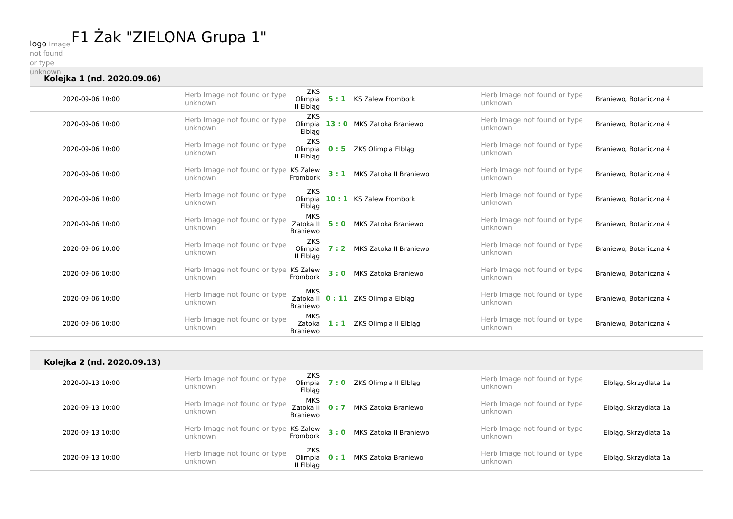logo Image not found or type unknown
F1 Żak "ZIELONA Grupa 1"
Kolejka 1 (nd. 2020.09.06)
| 2020-09-06 10:00 | Herb Image not found or type unknown | ZKS Olimpia II Elbląg | 5 : 1 | KS Zalew Frombork | Herb Image not found or type unknown | Braniewo, Botaniczna 4 |
| 2020-09-06 10:00 | Herb Image not found or type unknown | ZKS Olimpia Elbląg | 13 : 0 | MKS Zatoka Braniewo | Herb Image not found or type unknown | Braniewo, Botaniczna 4 |
| 2020-09-06 10:00 | Herb Image not found or type unknown | ZKS Olimpia II Elbląg | 0 : 5 | ZKS Olimpia Elbląg | Herb Image not found or type unknown | Braniewo, Botaniczna 4 |
| 2020-09-06 10:00 | Herb Image not found or type unknown | KS Zalew Frombork | 3 : 1 | MKS Zatoka II Braniewo | Herb Image not found or type unknown | Braniewo, Botaniczna 4 |
| 2020-09-06 10:00 | Herb Image not found or type unknown | ZKS Olimpia Elbląg | 10 : 1 | KS Zalew Frombork | Herb Image not found or type unknown | Braniewo, Botaniczna 4 |
| 2020-09-06 10:00 | Herb Image not found or type unknown | MKS Zatoka II Braniewo | 5 : 0 | MKS Zatoka Braniewo | Herb Image not found or type unknown | Braniewo, Botaniczna 4 |
| 2020-09-06 10:00 | Herb Image not found or type unknown | ZKS Olimpia II Elbląg | 7 : 2 | MKS Zatoka II Braniewo | Herb Image not found or type unknown | Braniewo, Botaniczna 4 |
| 2020-09-06 10:00 | Herb Image not found or type unknown | KS Zalew Frombork | 3 : 0 | MKS Zatoka Braniewo | Herb Image not found or type unknown | Braniewo, Botaniczna 4 |
| 2020-09-06 10:00 | Herb Image not found or type unknown | MKS Zatoka II Braniewo | 0 : 11 | ZKS Olimpia Elbląg | Herb Image not found or type unknown | Braniewo, Botaniczna 4 |
| 2020-09-06 10:00 | Herb Image not found or type unknown | MKS Zatoka Braniewo | 1 : 1 | ZKS Olimpia II Elbląg | Herb Image not found or type unknown | Braniewo, Botaniczna 4 |
Kolejka 2 (nd. 2020.09.13)
| 2020-09-13 10:00 | Herb Image not found or type unknown | ZKS Olimpia Elbląg | 7 : 0 | ZKS Olimpia II Elbląg | Herb Image not found or type unknown | Elbląg, Skrzydlata 1a |
| 2020-09-13 10:00 | Herb Image not found or type unknown | MKS Zatoka II Braniewo | 0 : 7 | MKS Zatoka Braniewo | Herb Image not found or type unknown | Elbląg, Skrzydlata 1a |
| 2020-09-13 10:00 | Herb Image not found or type unknown | KS Zalew Frombork | 3 : 0 | MKS Zatoka II Braniewo | Herb Image not found or type unknown | Elbląg, Skrzydlata 1a |
| 2020-09-13 10:00 | Herb Image not found or type unknown | ZKS Olimpia II Elbląg | 0 : 1 | MKS Zatoka Braniewo | Herb Image not found or type unknown | Elbląg, Skrzydlata 1a |